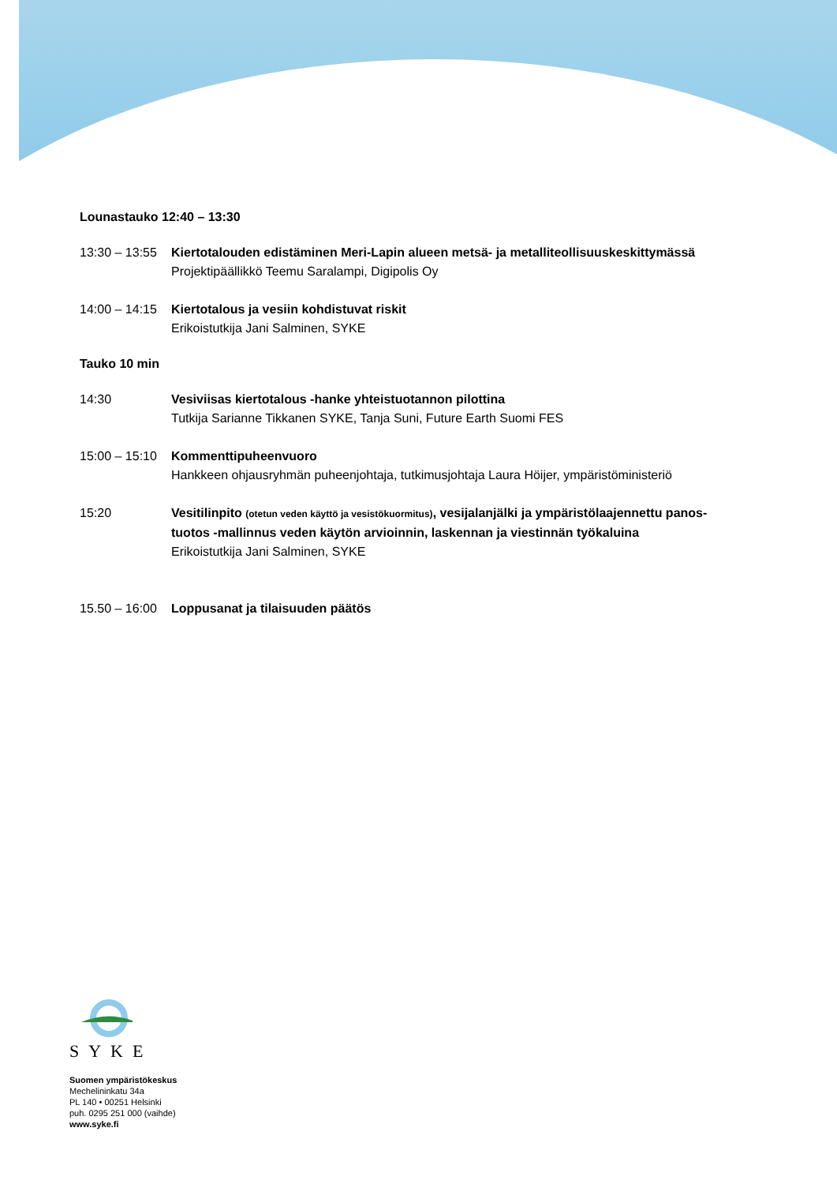Lounastauko 12:40 – 13:30
13:30 – 13:55
Kiertotalouden edistäminen Meri-Lapin alueen metsä- ja metalliteollisuuskeskittymässä
Projektipäällikkö Teemu Saralampi, Digipolis Oy
14:00 – 14:15
Kiertotalous ja vesiin kohdistuvat riskit
Erikoistutkija Jani Salminen, SYKE
Tauko 10 min
14:30 Vesiviisas kiertotalous -hanke yhteistuotannon pilottina
Tutkija Sarianne Tikkanen SYKE, Tanja Suni, Future Earth Suomi FES
15:00 – 15:10
Kommenttipuheenvuoro
Hankkeen ohjausryhmän puheenjohtaja, tutkimusjohtaja Laura Höijer, ympäristöministeriö
15:20 Vesitilinpito (otetun veden käyttö ja vesistökuormitus), vesijalanjälki ja ympäristölaajennettu panos-tuotos -mallinnus veden käytön arvioinnin, laskennan ja viestinnän työkaluina
Erikoistutkija Jani Salminen, SYKE
15.50 – 16:00
Loppusanat ja tilaisuuden päätös
SYKE
Suomen ympäristökeskus
Mechelininkatu 34a
PL 140 • 00251 Helsinki
puh. 0295 251 000 (vaihde)
www.syke.fi